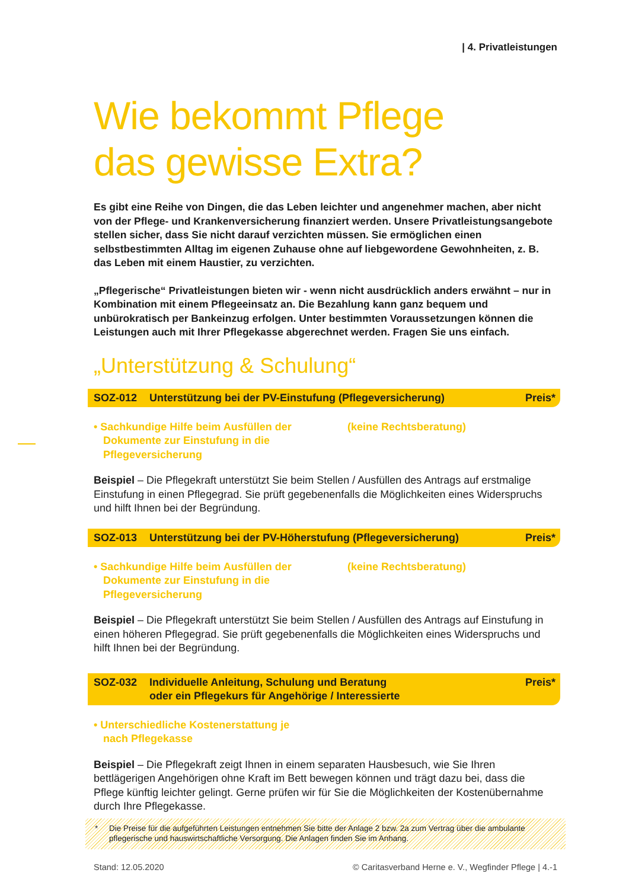| 4. Privatleistungen
Wie bekommt Pflege
das gewisse Extra?
Es gibt eine Reihe von Dingen, die das Leben leichter und angenehmer machen, aber nicht von der Pflege- und Krankenversicherung finanziert werden. Unsere Privatleistungsangebote stellen sicher, dass Sie nicht darauf verzichten müssen. Sie ermöglichen einen selbstbestimmten Alltag im eigenen Zuhause ohne auf liebgewordene Gewohnheiten, z. B. das Leben mit einem Haustier, zu verzichten.
„Pflegerische“ Privatleistungen bieten wir - wenn nicht ausdrücklich anders erwähnt – nur in Kombination mit einem Pflegeeinsatz an. Die Bezahlung kann ganz bequem und unbürokratisch per Bankeinzug erfolgen. Unter bestimmten Voraussetzungen können die Leistungen auch mit Ihrer Pflegekasse abgerechnet werden. Fragen Sie uns einfach.
„Unterstützung & Schulung“
SOZ-012 Unterstützung bei der PV-Einstufung (Pflegeversicherung)
Preis*
• Sachkundige Hilfe beim Ausfüllen der Dokumente zur Einstufung in die Pflegeversicherung
(keine Rechtsberatung)
Beispiel – Die Pflegekraft unterstützt Sie beim Stellen / Ausfüllen des Antrags auf erstmalige Einstufung in einen Pflegegrad. Sie prüft gegebenenfalls die Möglichkeiten eines Widerspruchs und hilft Ihnen bei der Begründung.
SOZ-013 Unterstützung bei der PV-Höherstufung (Pflegeversicherung)
Preis*
• Sachkundige Hilfe beim Ausfüllen der Dokumente zur Einstufung in die Pflegeversicherung
(keine Rechtsberatung)
Beispiel – Die Pflegekraft unterstützt Sie beim Stellen / Ausfüllen des Antrags auf Einstufung in einen höheren Pflegegrad. Sie prüft gegebenenfalls die Möglichkeiten eines Widerspruchs und hilft Ihnen bei der Begründung.
SOZ-032 Individuelle Anleitung, Schulung und Beratung
oder ein Pflegekurs für Angehörige / Interessierte
Preis*
• Unterschiedliche Kostenerstattung je nach Pflegekasse
Beispiel – Die Pflegekraft zeigt Ihnen in einem separaten Hausbesuch, wie Sie Ihren bettlägerigen Angehörigen ohne Kraft im Bett bewegen können und trägt dazu bei, dass die Pflege künftig leichter gelingt. Gerne prüfen wir für Sie die Möglichkeiten der Kostenübernahme durch Ihre Pflegekasse.
* Die Preise für die aufgeführten Leistungen entnehmen Sie bitte der Anlage 2 bzw. 2a zum Vertrag über die ambulante pflegerische und hauswirtschaftliche Versorgung. Die Anlagen finden Sie im Anhang.
Stand: 12.05.2020 © Caritasverband Herne e. V., Wegfinder Pflege | 4.-1